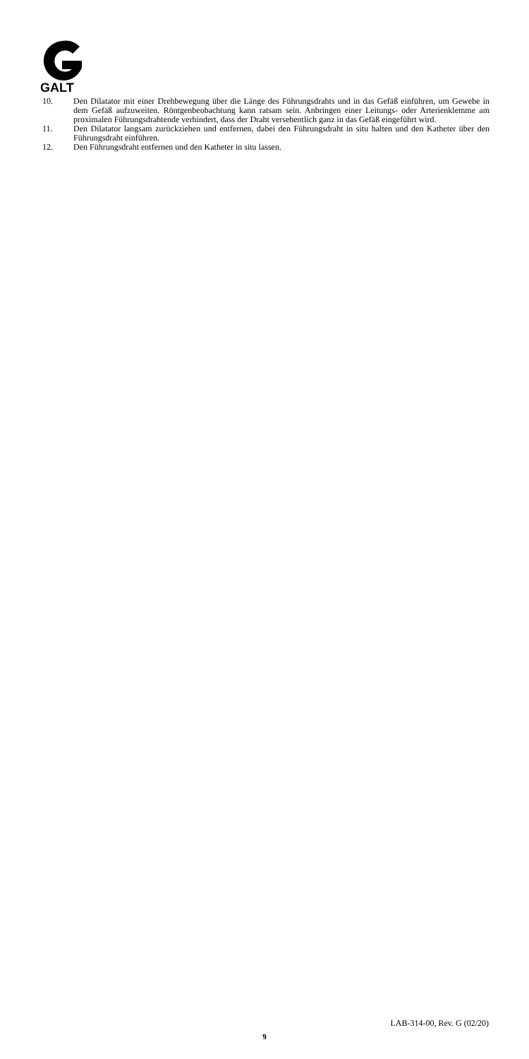GALT
10. Den Dilatator mit einer Drehbewegung über die Länge des Führungsdrahts und in das Gefäß einführen, um Gewebe in dem Gefäß aufzuweiten. Röntgenbeobachtung kann ratsam sein. Anbringen einer Leitungs- oder Arterienklemme am proximalen Führungsdrahtende verhindert, dass der Draht versehentlich ganz in das Gefäß eingeführt wird.
11. Den Dilatator langsam zurückziehen und entfernen, dabei den Führungsdraht in situ halten und den Katheter über den Führungsdraht einführen.
12. Den Führungsdraht entfernen und den Katheter in situ lassen.
LAB-314-00, Rev. G (02/20)
9